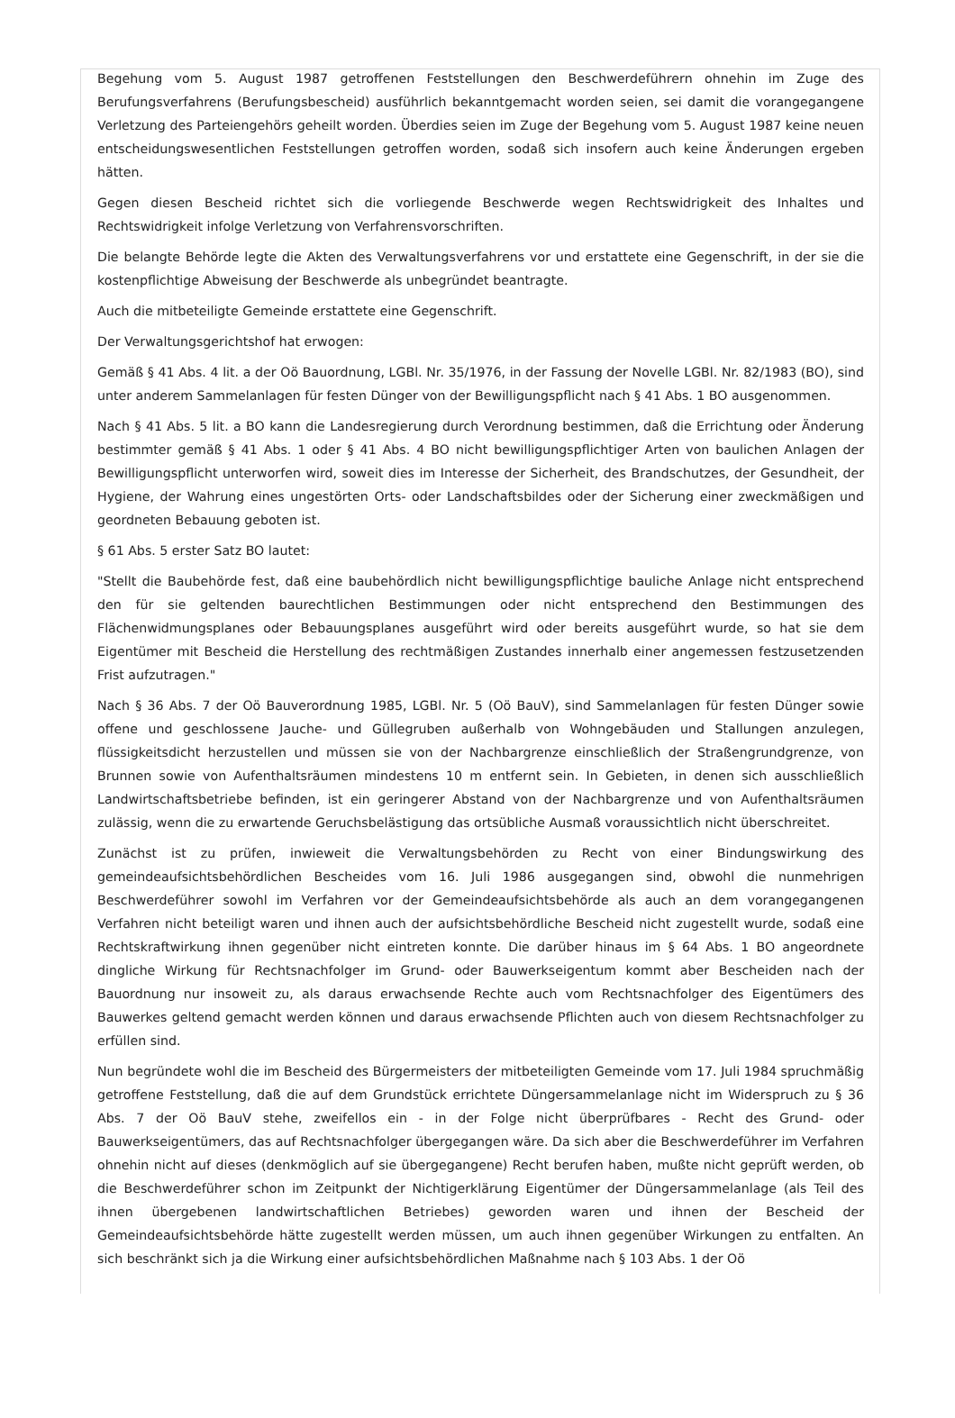Begehung vom 5. August 1987 getroffenen Feststellungen den Beschwerdeführern ohnehin im Zuge des Berufungsverfahrens (Berufungsbescheid) ausführlich bekanntgemacht worden seien, sei damit die vorangegangene Verletzung des Parteiengehörs geheilt worden. Überdies seien im Zuge der Begehung vom 5. August 1987 keine neuen entscheidungswesentlichen Feststellungen getroffen worden, sodaß sich insofern auch keine Änderungen ergeben hätten.
Gegen diesen Bescheid richtet sich die vorliegende Beschwerde wegen Rechtswidrigkeit des Inhaltes und Rechtswidrigkeit infolge Verletzung von Verfahrensvorschriften.
Die belangte Behörde legte die Akten des Verwaltungsverfahrens vor und erstattete eine Gegenschrift, in der sie die kostenpflichtige Abweisung der Beschwerde als unbegründet beantragte.
Auch die mitbeteiligte Gemeinde erstattete eine Gegenschrift.
Der Verwaltungsgerichtshof hat erwogen:
Gemäß § 41 Abs. 4 lit. a der Oö Bauordnung, LGBl. Nr. 35/1976, in der Fassung der Novelle LGBl. Nr. 82/1983 (BO), sind unter anderem Sammelanlagen für festen Dünger von der Bewilligungspflicht nach § 41 Abs. 1 BO ausgenommen.
Nach § 41 Abs. 5 lit. a BO kann die Landesregierung durch Verordnung bestimmen, daß die Errichtung oder Änderung bestimmter gemäß § 41 Abs. 1 oder § 41 Abs. 4 BO nicht bewilligungspflichtiger Arten von baulichen Anlagen der Bewilligungspflicht unterworfen wird, soweit dies im Interesse der Sicherheit, des Brandschutzes, der Gesundheit, der Hygiene, der Wahrung eines ungestörten Orts- oder Landschaftsbildes oder der Sicherung einer zweckmäßigen und geordneten Bebauung geboten ist.
§ 61 Abs. 5 erster Satz BO lautet:
"Stellt die Baubehörde fest, daß eine baubehördlich nicht bewilligungspflichtige bauliche Anlage nicht entsprechend den für sie geltenden baurechtlichen Bestimmungen oder nicht entsprechend den Bestimmungen des Flächenwidmungsplanes oder Bebauungsplanes ausgeführt wird oder bereits ausgeführt wurde, so hat sie dem Eigentümer mit Bescheid die Herstellung des rechtmäßigen Zustandes innerhalb einer angemessen festzusetzenden Frist aufzutragen."
Nach § 36 Abs. 7 der Oö Bauverordnung 1985, LGBl. Nr. 5 (Oö BauV), sind Sammelanlagen für festen Dünger sowie offene und geschlossene Jauche- und Güllegruben außerhalb von Wohngebäuden und Stallungen anzulegen, flüssigkeitsdicht herzustellen und müssen sie von der Nachbargrenze einschließlich der Straßengrundgrenze, von Brunnen sowie von Aufenthaltsräumen mindestens 10 m entfernt sein. In Gebieten, in denen sich ausschließlich Landwirtschaftsbetriebe befinden, ist ein geringerer Abstand von der Nachbargrenze und von Aufenthaltsräumen zulässig, wenn die zu erwartende Geruchsbelästigung das ortsübliche Ausmaß voraussichtlich nicht überschreitet.
Zunächst ist zu prüfen, inwieweit die Verwaltungsbehörden zu Recht von einer Bindungswirkung des gemeindeaufsichtsbehördlichen Bescheides vom 16. Juli 1986 ausgegangen sind, obwohl die nunmehrigen Beschwerdeführer sowohl im Verfahren vor der Gemeindeaufsichtsbehörde als auch an dem vorangegangenen Verfahren nicht beteiligt waren und ihnen auch der aufsichtsbehördliche Bescheid nicht zugestellt wurde, sodaß eine Rechtskraftwirkung ihnen gegenüber nicht eintreten konnte. Die darüber hinaus im § 64 Abs. 1 BO angeordnete dingliche Wirkung für Rechtsnachfolger im Grund- oder Bauwerkseigentum kommt aber Bescheiden nach der Bauordnung nur insoweit zu, als daraus erwachsende Rechte auch vom Rechtsnachfolger des Eigentümers des Bauwerkes geltend gemacht werden können und daraus erwachsende Pflichten auch von diesem Rechtsnachfolger zu erfüllen sind.
Nun begründete wohl die im Bescheid des Bürgermeisters der mitbeteiligten Gemeinde vom 17. Juli 1984 spruchmäßig getroffene Feststellung, daß die auf dem Grundstück errichtete Düngersammelanlage nicht im Widerspruch zu § 36 Abs. 7 der Oö BauV stehe, zweifellos ein - in der Folge nicht überprüfbares - Recht des Grund- oder Bauwerkseigentümers, das auf Rechtsnachfolger übergegangen wäre. Da sich aber die Beschwerdeführer im Verfahren ohnehin nicht auf dieses (denkmöglich auf sie übergegangene) Recht berufen haben, mußte nicht geprüft werden, ob die Beschwerdeführer schon im Zeitpunkt der Nichtigerklärung Eigentümer der Düngersammelanlage (als Teil des ihnen übergebenen landwirtschaftlichen Betriebes) geworden waren und ihnen der Bescheid der Gemeindeaufsichtsbehörde hätte zugestellt werden müssen, um auch ihnen gegenüber Wirkungen zu entfalten. An sich beschränkt sich ja die Wirkung einer aufsichtsbehördlichen Maßnahme nach § 103 Abs. 1 der Oö